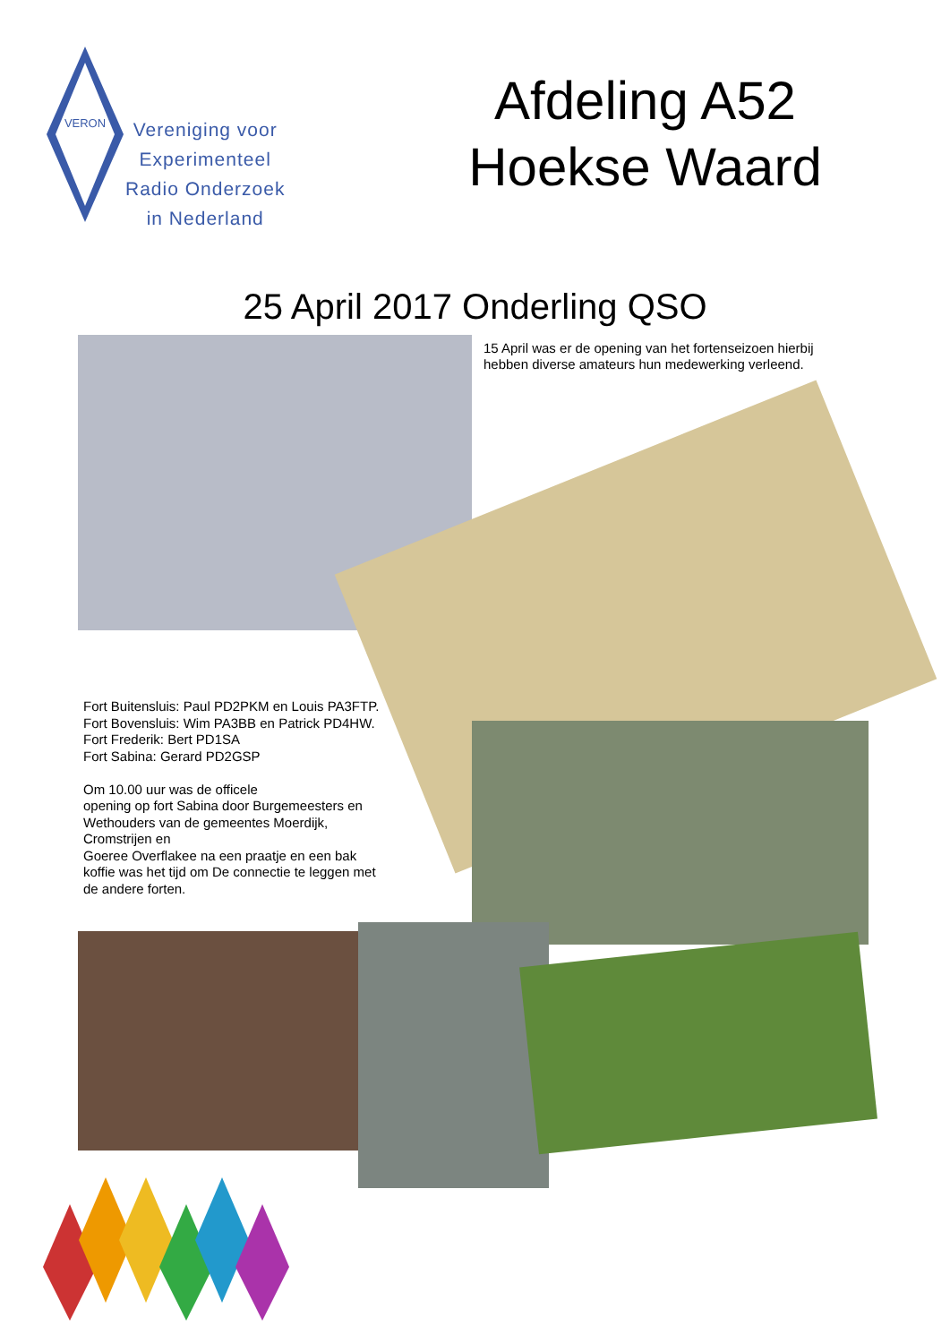VERON
Vereniging voor
Experimenteel
Radio Onderzoek
in Nederland
Afdeling A52
Hoekse Waard
25 April 2017 Onderling QSO
15 April was er de opening van het fortenseizoen hierbij hebben diverse amateurs hun medewerking verleend.
Fort Buitensluis: Paul PD2PKM en Louis PA3FTP.
Fort Bovensluis: Wim PA3BB en Patrick PD4HW.
Fort Frederik: Bert PD1SA
Fort Sabina: Gerard PD2GSP
Om 10.00 uur was de officele
opening op fort Sabina door Burgemeesters en Wethouders van de gemeentes Moerdijk, Cromstrijen en
Goeree Overflakee na een praatje en een bak koffie was het tijd om De connectie te leggen met de andere forten.